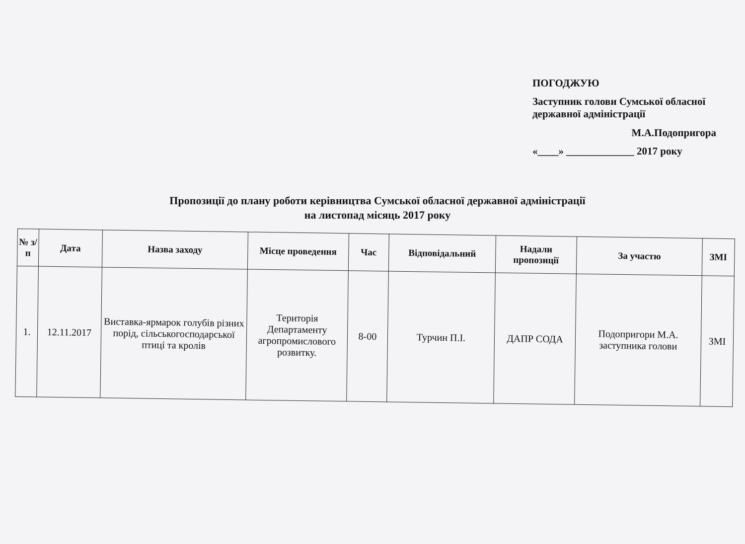ПОГОДЖУЮ
Заступник голови Сумської обласної державної адміністрації
М.А.Подопригора
«____» _____________ 2017 року
Пропозиції до плану роботи керівництва Сумської обласної державної адміністрації
на листопад місяць 2017 року
| № з/п | Дата | Назва заходу | Місце проведення | Час | Відповідальний | Надали пропозиції | За участю | ЗМІ |
| --- | --- | --- | --- | --- | --- | --- | --- | --- |
| 1. | 12.11.2017 | Виставка-ярмарок голубів різних порід, сільськогосподарської птиці та кролів | Територія Департаменту агропромислового розвитку. | 8-00 | Турчин П.І. | ДАПР СОДА | Подопригори М.А. заступника голови | ЗМІ |